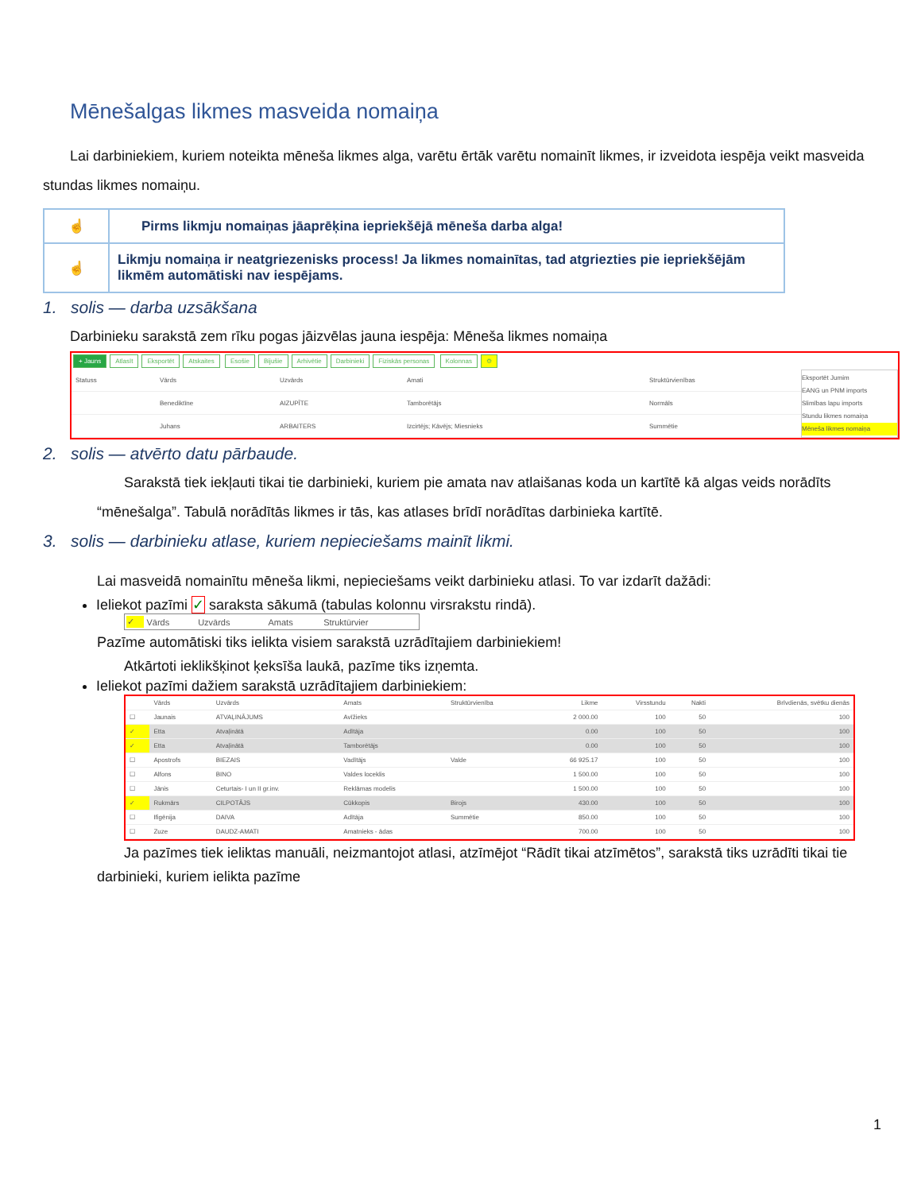Mēnešalgas likmes masveida nomaiņa
Lai darbiniekiem, kuriem noteikta mēneša likmes alga, varētu ērtāk varētu nomainīt likmes, ir izveidota iespēja veikt masveida stundas likmes nomaiņu.
| ☝ | Pirms likmju nomaiņas jāaprēķina iepriekšējā mēneša darba alga! |
| ☝ | Likmju nomaiņa ir neatgriezenisks process! Ja likmes nomainītas, tad atgriezties pie iepriekšējām likmēm automātiski nav iespējams. |
1. solis — darba uzsākšana
Darbinieku sarakstā zem rīku pogas jāizvēlas jauna iespēja: Mēneša likmes nomaiņa
+ Jauns Atlasīt Eksportēt Atskaites Esošie Bijušie Arhivētie Darbinieki Fiziskās personas Kolonnas ⚙
| Statuss | Vārds | Uzvārds | Amati | Struktūrvienības |
| --- | --- | --- | --- | --- |
| | Benediktīne | AIZUPĪTE | Tamborētājs | Normāls |
| | Juhans | ARBAITERS | Izcirtējs; Kāvējs; Miesnieks | Summētie |
Eksportēt Jumim
EANG un PNM imports
Slimības lapu imports
Stundu likmes nomaiņa
Mēneša likmes nomaiņa
2. solis — atvērto datu pārbaude.
Sarakstā tiek iekļauti tikai tie darbinieki, kuriem pie amata nav atlaišanas koda un kartītē kā algas veids norādīts “mēnešalga”. Tabulā norādītās likmes ir tās, kas atlases brīdī norādītas darbinieka kartītē.
3. solis — darbinieku atlase, kuriem nepieciešams mainīt likmi.
Lai masveidā nomainītu mēneša likmi, nepieciešams veikt darbinieku atlasi. To var izdarīt dažādi:
Ieliekot pazīmi ✓ saraksta sākumā (tabulas kolonnu virsrakstu rindā).
| ✓ | Vārds | Uzvārds | Amats | Struktūrvier |
Pazīme automātiski tiks ielikta visiem sarakstā uzrādītajiem darbiniekiem!
Atkārtoti ieklikšķinot ķeksīša laukā, pazīme tiks izņemta.
Ieliekot pazīmi dažiem sarakstā uzrādītajiem darbiniekiem:
| | Vārds | Uzvārds | Amats | Struktūrvienība | Likme | Virsstundu | Nakti | Brīvdienās, svētku dienās |
| --- | --- | --- | --- | --- | --- | --- | --- | --- |
| ☐ | Jaunais | ATVAĻINĀJUMS | Avīžieks | | 2 000.00 | 100 | 50 | 100 |
| ✓ | Etta | Atvaļinātā | Adītāja | | 0.00 | 100 | 50 | 100 |
| ✓ | Etta | Atvaļinātā | Tamborētājs | | 0.00 | 100 | 50 | 100 |
| ☐ | Apostrofs | BIEZAIS | Vadītājs | Valde | 66 925.17 | 100 | 50 | 100 |
| ☐ | Alfons | BINO | Valdes loceklis | | 1 500.00 | 100 | 50 | 100 |
| ☐ | Jānis | Ceturtais- I un II gr.inv. | Reklāmas modelis | | 1 500.00 | 100 | 50 | 100 |
| ✓ | Rukmārs | CILPOTĀJS | Cūkkopis | Birojs | 430.00 | 100 | 50 | 100 |
| ☐ | Ifigēnija | DAIVA | Adītāja | Summētie | 850.00 | 100 | 50 | 100 |
| ☐ | Zuze | DAUDZ-AMATI | Amatnieks - ādas | | 700.00 | 100 | 50 | 100 |
Ja pazīmes tiek ieliktas manuāli, neizmantojot atlasi, atzīmējot “Rādīt tikai atzīmētos”, sarakstā tiks uzrādīti tikai tie darbinieki, kuriem ielikta pazīme
1